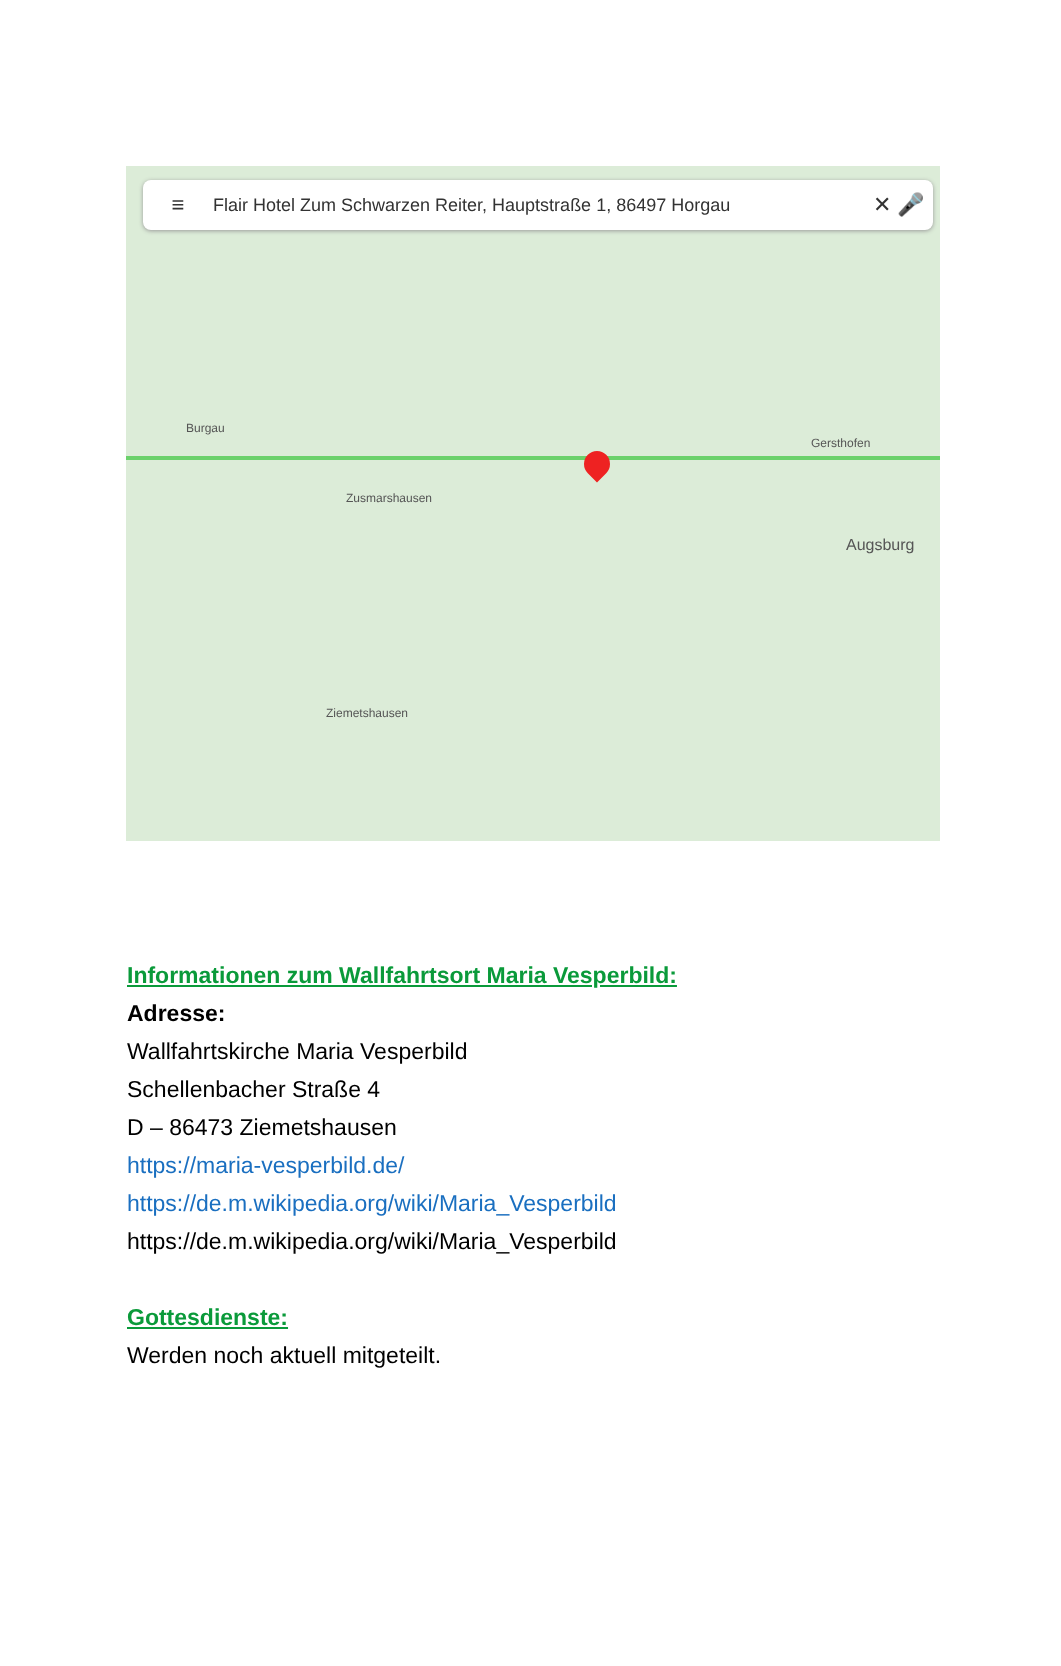≡ Flair Hotel Zum Schwarzen Reiter, Hauptstraße 1, 86497 Horgau ✕ 🎤
Zusmarshausen
Augsburg
Burgau
Ziemetshausen
Gersthofen
Informationen zum Wallfahrtsort Maria Vesperbild:
Adresse:
Wallfahrtskirche Maria Vesperbild
Schellenbacher Straße 4
D – 86473 Ziemetshausen
https://maria-vesperbild.de/
https://de.m.wikipedia.org/wiki/Maria_Vesperbild
https://de.m.wikipedia.org/wiki/Maria_Vesperbild
Gottesdienste:
Werden noch aktuell mitgeteilt.